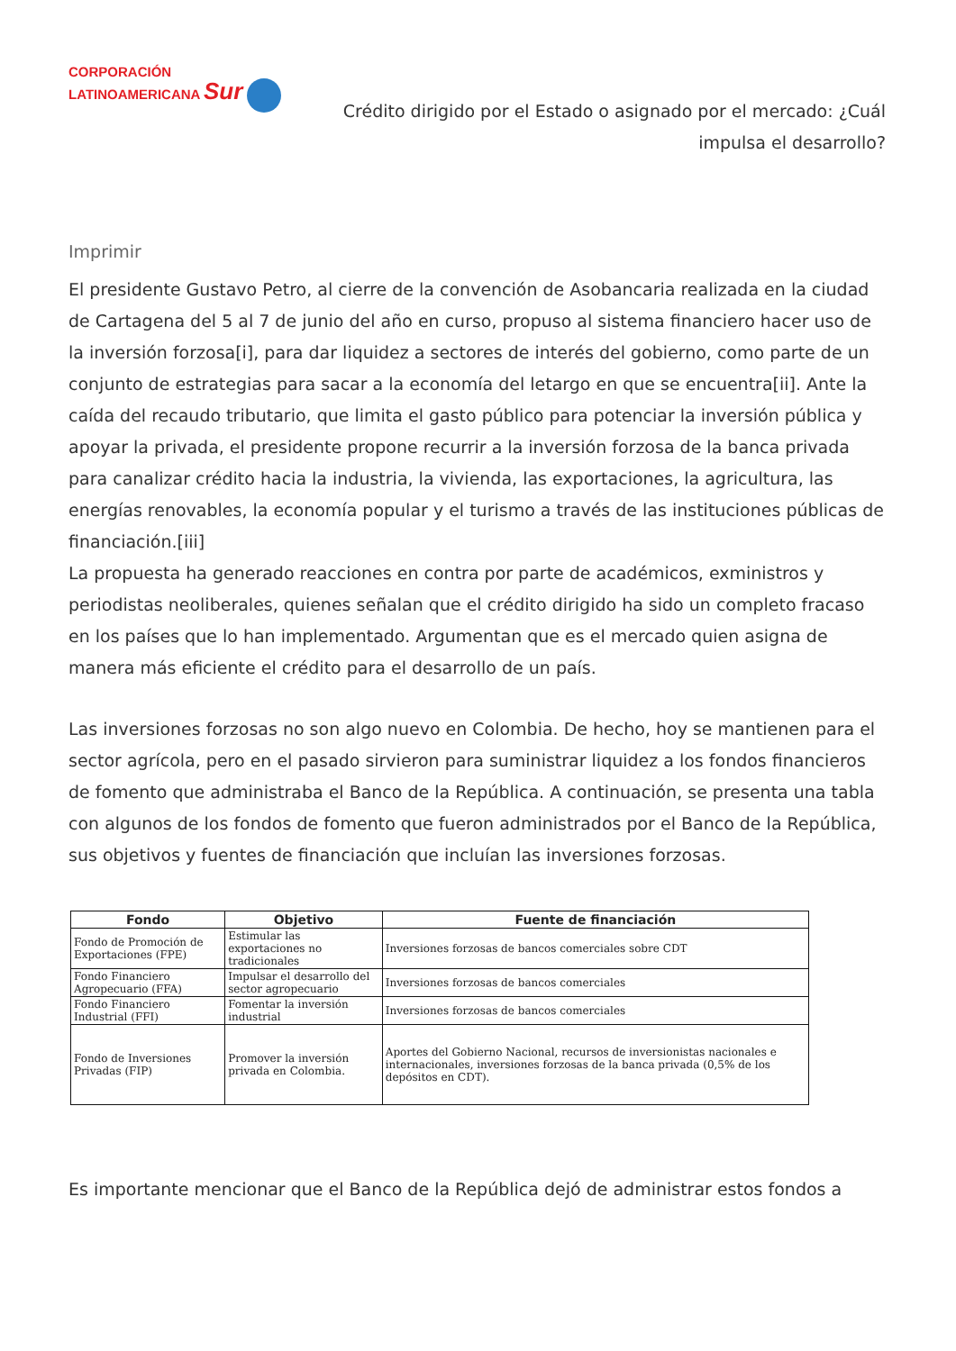CORPORACIÓN
LATINOAMERICANA Sur
Crédito dirigido por el Estado o asignado por el mercado: ¿Cuál impulsa el desarrollo?
Imprimir
El presidente Gustavo Petro, al cierre de la convención de Asobancaria realizada en la ciudad de Cartagena del 5 al 7 de junio del año en curso, propuso al sistema financiero hacer uso de la inversión forzosa[i], para dar liquidez a sectores de interés del gobierno, como parte de un conjunto de estrategias para sacar a la economía del letargo en que se encuentra[ii]. Ante la caída del recaudo tributario, que limita el gasto público para potenciar la inversión pública y apoyar la privada, el presidente propone recurrir a la inversión forzosa de la banca privada para canalizar crédito hacia la industria, la vivienda, las exportaciones, la agricultura, las energías renovables, la economía popular y el turismo a través de las instituciones públicas de financiación.[iii]
La propuesta ha generado reacciones en contra por parte de académicos, exministros y periodistas neoliberales, quienes señalan que el crédito dirigido ha sido un completo fracaso en los países que lo han implementado. Argumentan que es el mercado quien asigna de manera más eficiente el crédito para el desarrollo de un país.
Las inversiones forzosas no son algo nuevo en Colombia. De hecho, hoy se mantienen para el sector agrícola, pero en el pasado sirvieron para suministrar liquidez a los fondos financieros de fomento que administraba el Banco de la República. A continuación, se presenta una tabla con algunos de los fondos de fomento que fueron administrados por el Banco de la República, sus objetivos y fuentes de financiación que incluían las inversiones forzosas.
| Fondo | Objetivo | Fuente de financiación |
| --- | --- | --- |
| Fondo de Promoción de Exportaciones (FPE) | Estimular las exportaciones no tradicionales | Inversiones forzosas de bancos comerciales sobre CDT |
| Fondo Financiero Agropecuario (FFA) | Impulsar el desarrollo del sector agropecuario | Inversiones forzosas de bancos comerciales |
| Fondo Financiero Industrial (FFI) | Fomentar la inversión industrial | Inversiones forzosas de bancos comerciales |
| Fondo de Inversiones Privadas (FIP) | Promover la inversión privada en Colombia. | Aportes del Gobierno Nacional, recursos de inversionistas nacionales e internacionales, inversiones forzosas de la banca privada (0,5% de los depósitos en CDT). |
Es importante mencionar que el Banco de la República dejó de administrar estos fondos a